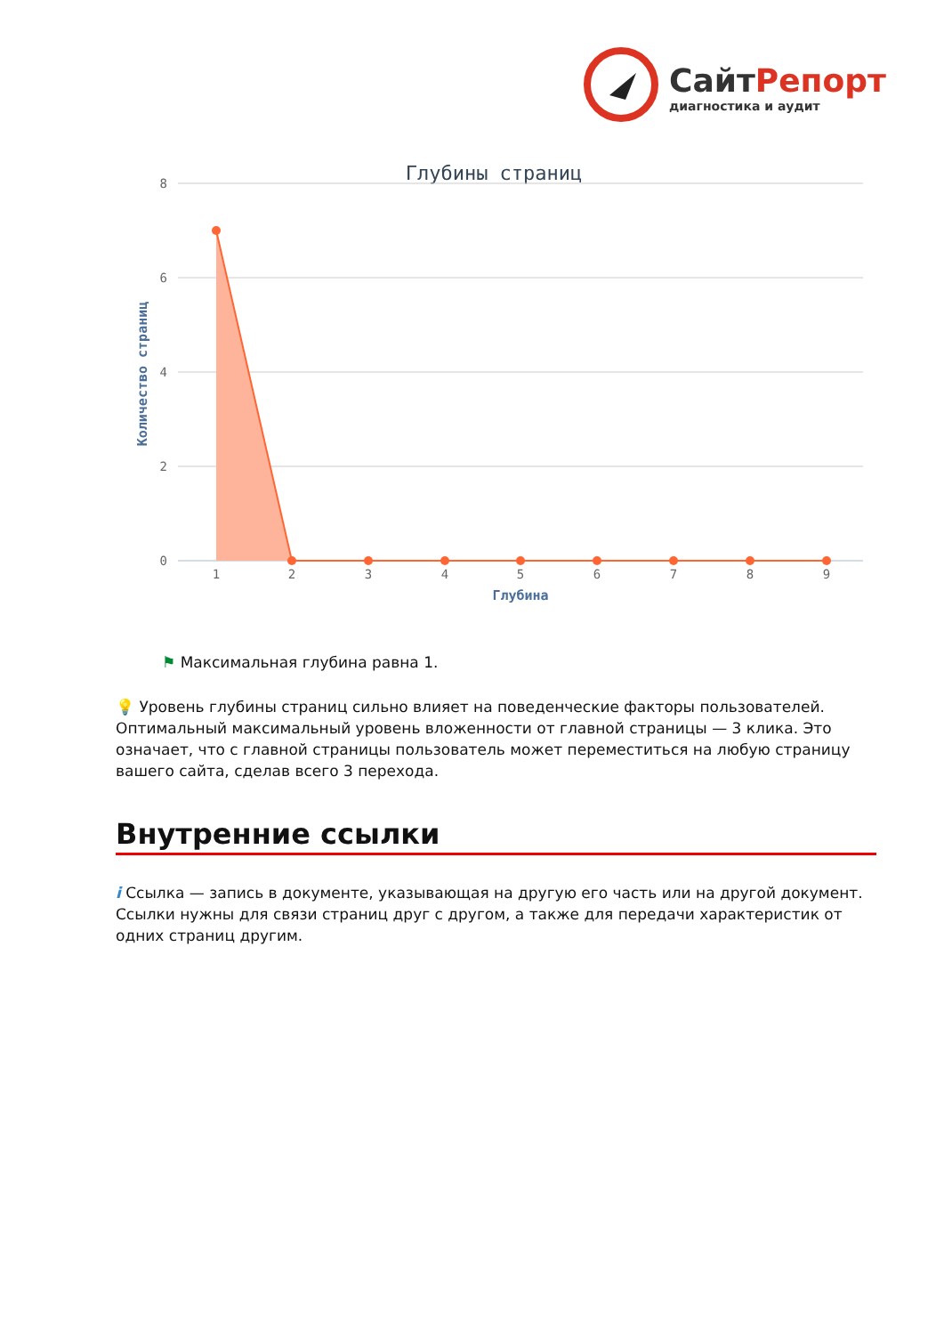СайтРепорт
диагностика и аудит
Глубины страниц
8
6
4
2
0
Количество страниц
1
2
3
4
5
6
7
8
9
Глубина
⚑ Максимальная глубина равна 1.
💡 Уровень глубины страниц сильно влияет на поведенческие факторы пользователей. Оптимальный максимальный уровень вложенности от главной страницы — 3 клика. Это означает, что с главной страницы пользователь может переместиться на любую страницу вашего сайта, сделав всего 3 перехода.
Внутренние ссылки
i Ссылка — запись в документе, указывающая на другую его часть или на другой документ. Ссылки нужны для связи страниц друг с другом, а также для передачи характеристик от одних страниц другим.